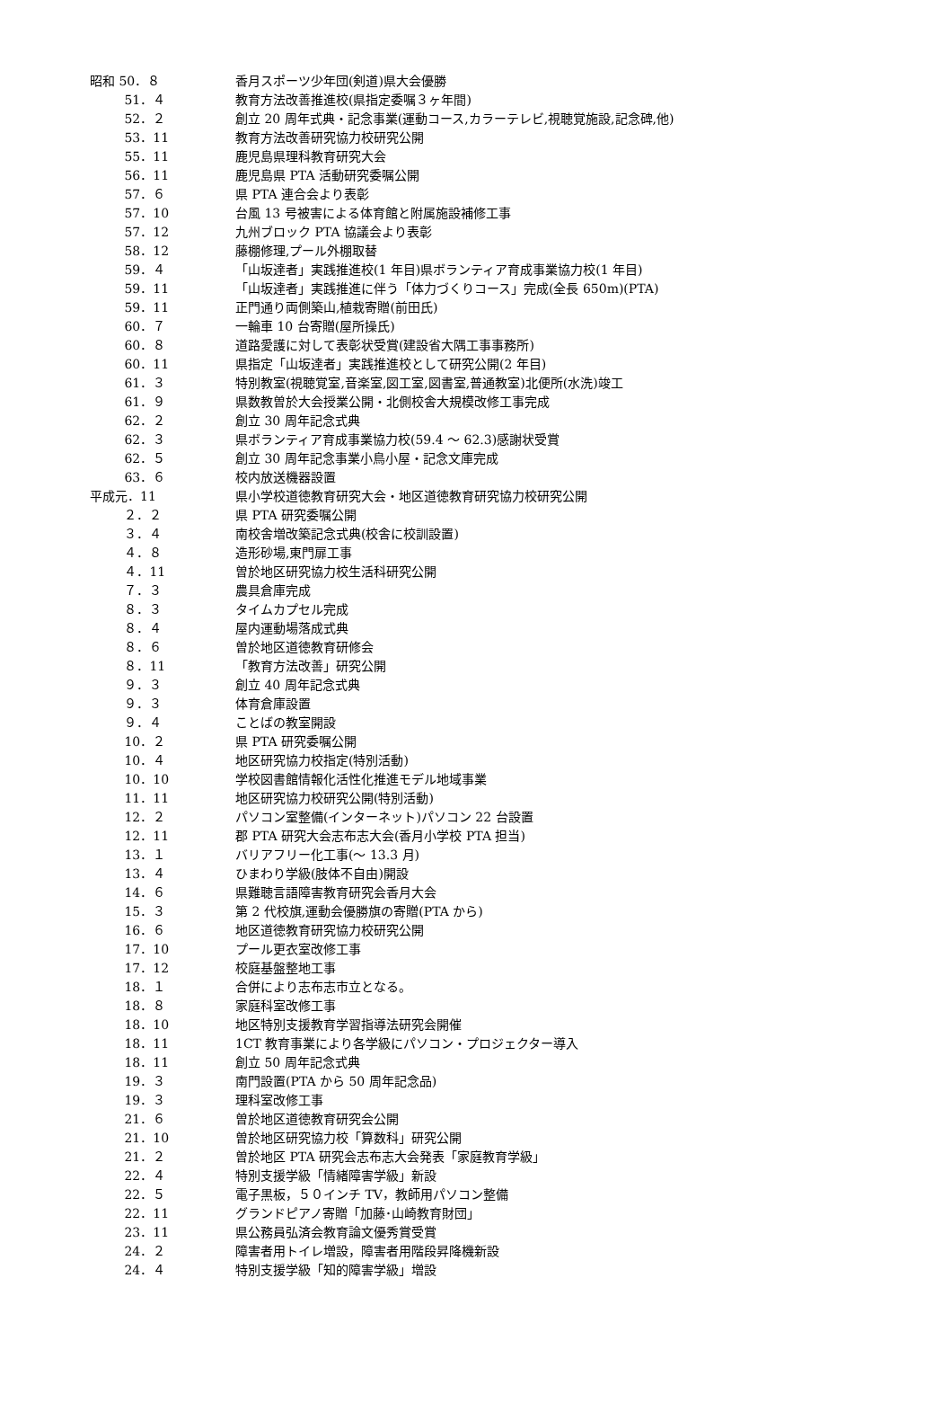| 昭和 50．８ | 香月スポーツ少年団(剣道)県大会優勝 |
| 51．４ | 教育方法改善推進校(県指定委嘱３ヶ年間) |
| 52．２ | 創立 20 周年式典・記念事業(運動コース,カラーテレビ,視聴覚施設,記念碑,他) |
| 53．11 | 教育方法改善研究協力校研究公開 |
| 55．11 | 鹿児島県理科教育研究大会 |
| 56．11 | 鹿児島県 PTA 活動研究委嘱公開 |
| 57．６ | 県 PTA 連合会より表彰 |
| 57．10 | 台風 13 号被害による体育館と附属施設補修工事 |
| 57．12 | 九州ブロック PTA 協議会より表彰 |
| 58．12 | 藤棚修理,プール外棚取替 |
| 59．４ | 「山坂達者」実践推進校(1 年目)県ボランティア育成事業協力校(1 年目) |
| 59．11 | 「山坂達者」実践推進に伴う「体力づくりコース」完成(全長 650m)(PTA) |
| 59．11 | 正門通り両側築山,植栽寄贈(前田氏) |
| 60．７ | 一輪車 10 台寄贈(屋所操氏) |
| 60．８ | 道路愛護に対して表彰状受賞(建設省大隅工事事務所) |
| 60．11 | 県指定「山坂達者」実践推進校として研究公開(2 年目) |
| 61．３ | 特別教室(視聴覚室,音楽室,図工室,図書室,普通教室)北便所(水洗)竣工 |
| 61．９ | 県数教曽於大会授業公開・北側校舎大規模改修工事完成 |
| 62．２ | 創立 30 周年記念式典 |
| 62．３ | 県ボランティア育成事業協力校(59.4 ～ 62.3)感謝状受賞 |
| 62．５ | 創立 30 周年記念事業小鳥小屋・記念文庫完成 |
| 63．６ | 校内放送機器設置 |
| 平成元．11 | 県小学校道徳教育研究大会・地区道徳教育研究協力校研究公開 |
| ２．２ | 県 PTA 研究委嘱公開 |
| ３．４ | 南校舎増改築記念式典(校舎に校訓設置) |
| ４．８ | 造形砂場,東門扉工事 |
| ４．11 | 曽於地区研究協力校生活科研究公開 |
| ７．３ | 農具倉庫完成 |
| ８．３ | タイムカプセル完成 |
| ８．４ | 屋内運動場落成式典 |
| ８．６ | 曽於地区道徳教育研修会 |
| ８．11 | 「教育方法改善」研究公開 |
| ９．３ | 創立 40 周年記念式典 |
| ９．３ | 体育倉庫設置 |
| ９．４ | ことばの教室開設 |
| 10．２ | 県 PTA 研究委嘱公開 |
| 10．４ | 地区研究協力校指定(特別活動) |
| 10．10 | 学校図書館情報化活性化推進モデル地域事業 |
| 11．11 | 地区研究協力校研究公開(特別活動) |
| 12．２ | パソコン室整備(インターネット)パソコン 22 台設置 |
| 12．11 | 郡 PTA 研究大会志布志大会(香月小学校 PTA 担当) |
| 13．１ | バリアフリー化工事(～ 13.3 月) |
| 13．４ | ひまわり学級(肢体不自由)開設 |
| 14．６ | 県難聴言語障害教育研究会香月大会 |
| 15．３ | 第 2 代校旗,運動会優勝旗の寄贈(PTA から) |
| 16．６ | 地区道徳教育研究協力校研究公開 |
| 17．10 | プール更衣室改修工事 |
| 17．12 | 校庭基盤整地工事 |
| 18．１ | 合併により志布志市立となる。 |
| 18．８ | 家庭科室改修工事 |
| 18．10 | 地区特別支援教育学習指導法研究会開催 |
| 18．11 | 1CT 教育事業により各学級にパソコン・プロジェクター導入 |
| 18．11 | 創立 50 周年記念式典 |
| 19．３ | 南門設置(PTA から 50 周年記念品) |
| 19．３ | 理科室改修工事 |
| 21．６ | 曽於地区道徳教育研究会公開 |
| 21．10 | 曽於地区研究協力校「算数科」研究公開 |
| 21．２ | 曽於地区 PTA 研究会志布志大会発表「家庭教育学級」 |
| 22．４ | 特別支援学級「情緒障害学級」新設 |
| 22．５ | 電子黒板，５０インチ TV，教師用パソコン整備 |
| 22．11 | グランドピアノ寄贈「加藤･山崎教育財団」 |
| 23．11 | 県公務員弘済会教育論文優秀賞受賞 |
| 24．２ | 障害者用トイレ増設，障害者用階段昇降機新設 |
| 24．４ | 特別支援学級「知的障害学級」増設 |